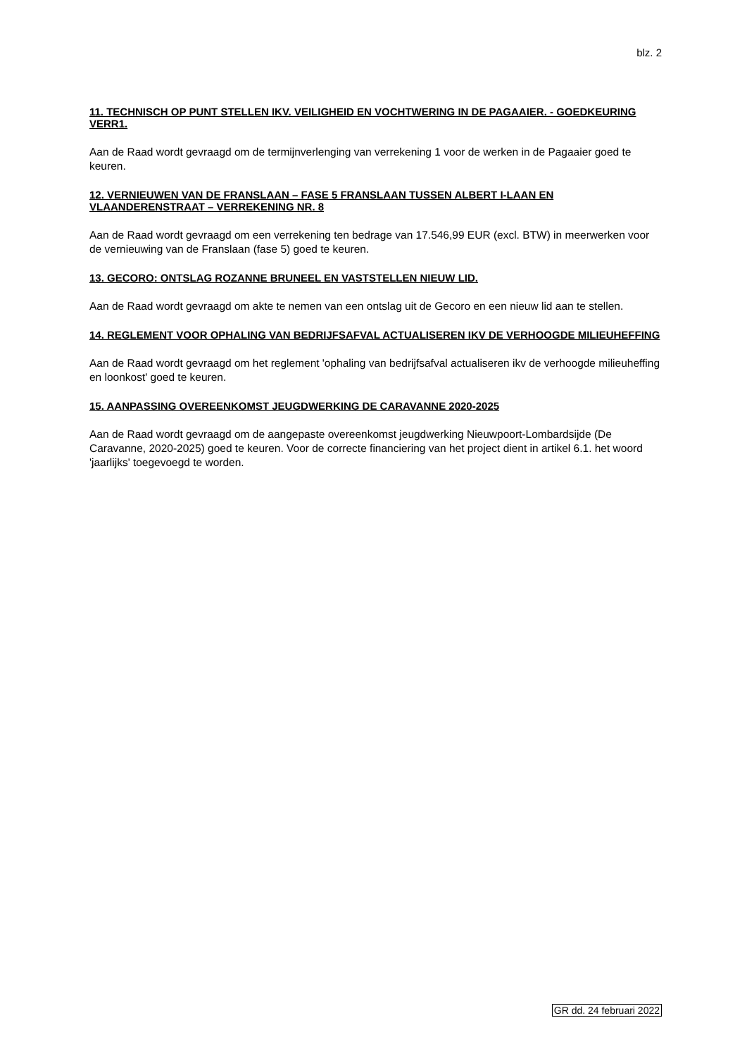blz. 2
11. TECHNISCH OP PUNT STELLEN IKV. VEILIGHEID EN VOCHTWERING IN DE PAGAAIER. - GOEDKEURING VERR1.
Aan de Raad wordt gevraagd om de termijnverlenging van verrekening 1 voor de werken in de Pagaaier goed te keuren.
12. VERNIEUWEN VAN DE FRANSLAAN – FASE 5 FRANSLAAN TUSSEN ALBERT I-LAAN EN VLAANDERENSTRAAT – VERREKENING NR. 8
Aan de Raad wordt gevraagd om een verrekening ten bedrage van 17.546,99 EUR (excl. BTW) in meerwerken voor de vernieuwing van de Franslaan (fase 5) goed te keuren.
13. GECORO: ONTSLAG ROZANNE BRUNEEL EN VASTSTELLEN NIEUW LID.
Aan de Raad wordt gevraagd om akte te nemen van een ontslag uit de Gecoro en een nieuw lid aan te stellen.
14. REGLEMENT VOOR OPHALING VAN BEDRIJFSAFVAL ACTUALISEREN IKV DE VERHOOGDE MILIEUHEFFING
Aan de Raad wordt gevraagd om het reglement 'ophaling van bedrijfsafval actualiseren ikv de verhoogde milieuheffing en loonkost' goed te keuren.
15. AANPASSING OVEREENKOMST JEUGDWERKING DE CARAVANNE 2020-2025
Aan de Raad wordt gevraagd om de aangepaste overeenkomst jeugdwerking Nieuwpoort-Lombardsijde (De Caravanne, 2020-2025) goed te keuren. Voor de correcte financiering van het project dient in artikel 6.1. het woord 'jaarlijks' toegevoegd te worden.
GR dd. 24 februari 2022